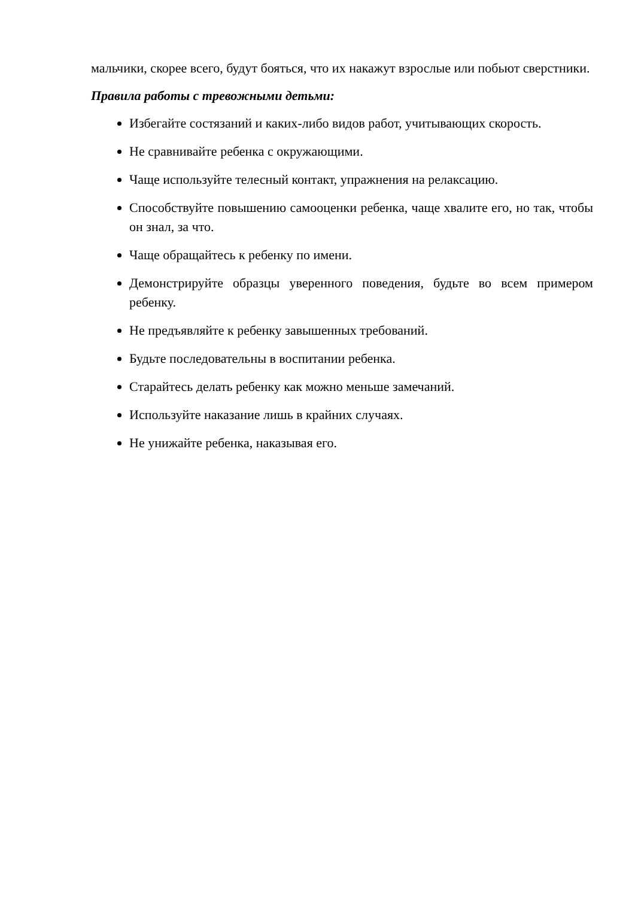мальчики, скорее всего, будут бояться, что их накажут взрослые или побьют сверстники.
Правила работы с тревожными детьми:
Избегайте состязаний и каких-либо видов работ, учитывающих скорость.
Не сравнивайте ребенка с окружающими.
Чаще используйте телесный контакт, упражнения на релаксацию.
Способствуйте повышению самооценки ребенка, чаще хвалите его, но так, чтобы он знал, за что.
Чаще обращайтесь к ребенку по имени.
Демонстрируйте образцы уверенного поведения, будьте во всем примером ребенку.
Не предъявляйте к ребенку завышенных требований.
Будьте последовательны в воспитании ребенка.
Старайтесь делать ребенку как можно меньше замечаний.
Используйте наказание лишь в крайних случаях.
Не унижайте ребенка, наказывая его.